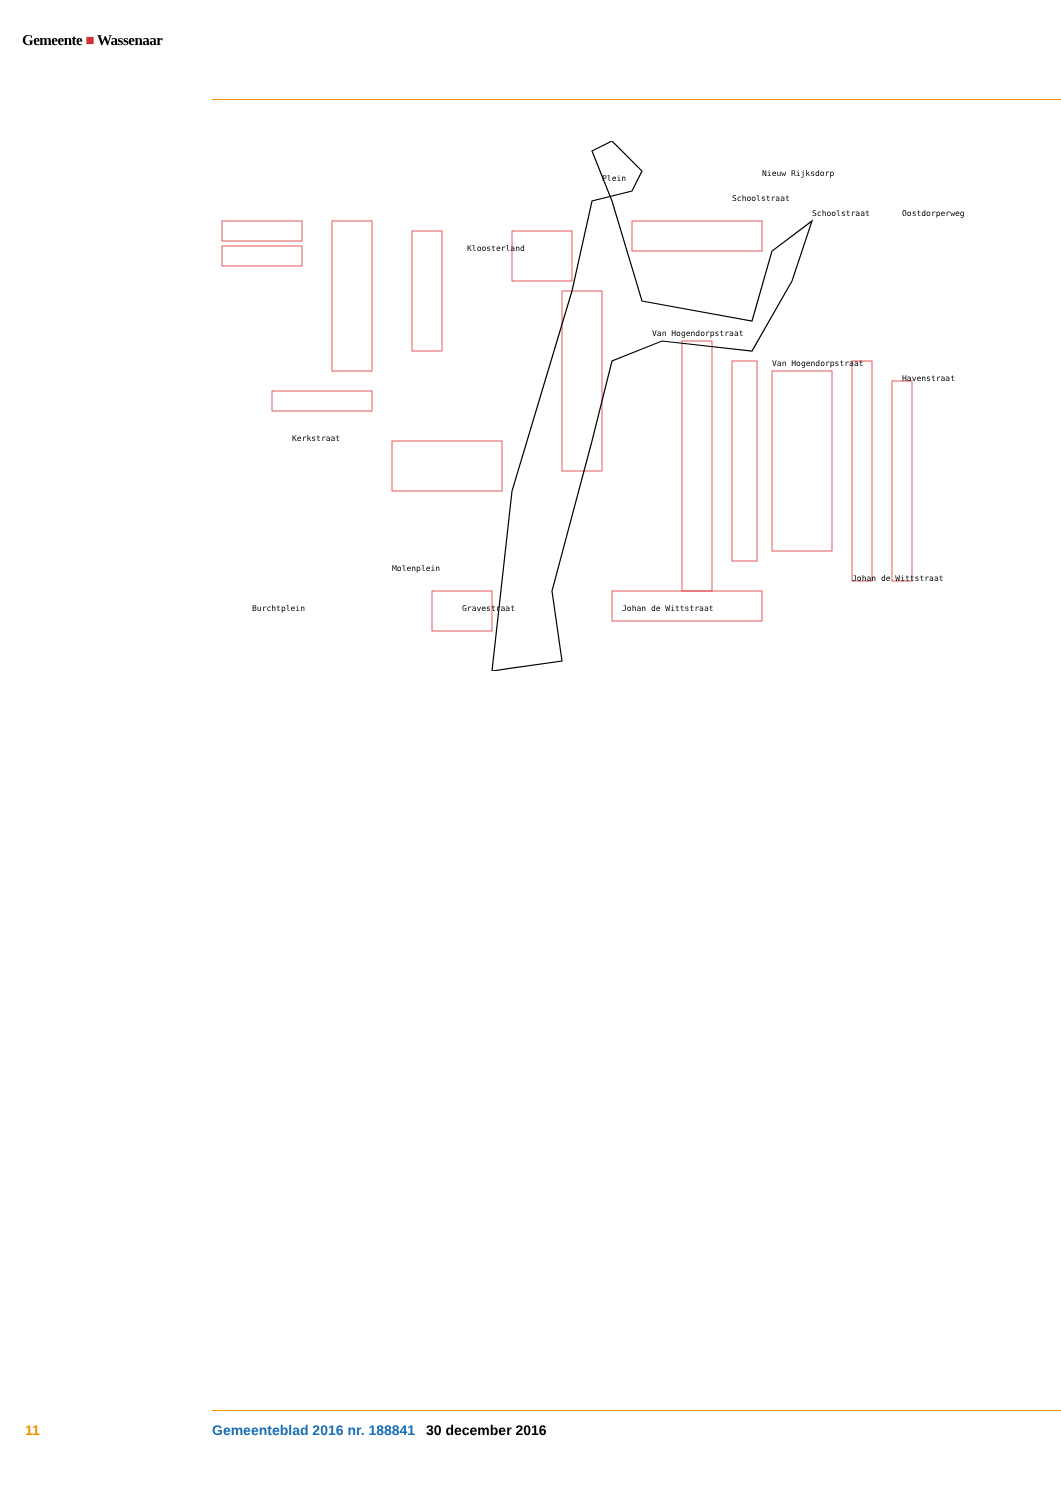Gemeente ■ Wassenaar
Plein
Schoolstraat
Schoolstraat
Kloosterland
Kerkstraat
Molenplein
Gravestraat
Johan de Wittstraat
Van Hogendorpstraat
Van Hogendorpstraat
Johan de Wittstraat
Burchtplein
Oostdorperweg
Havenstraat
Nieuw Rijksdorp
11 Gemeenteblad 2016 nr. 188841 30 december 2016